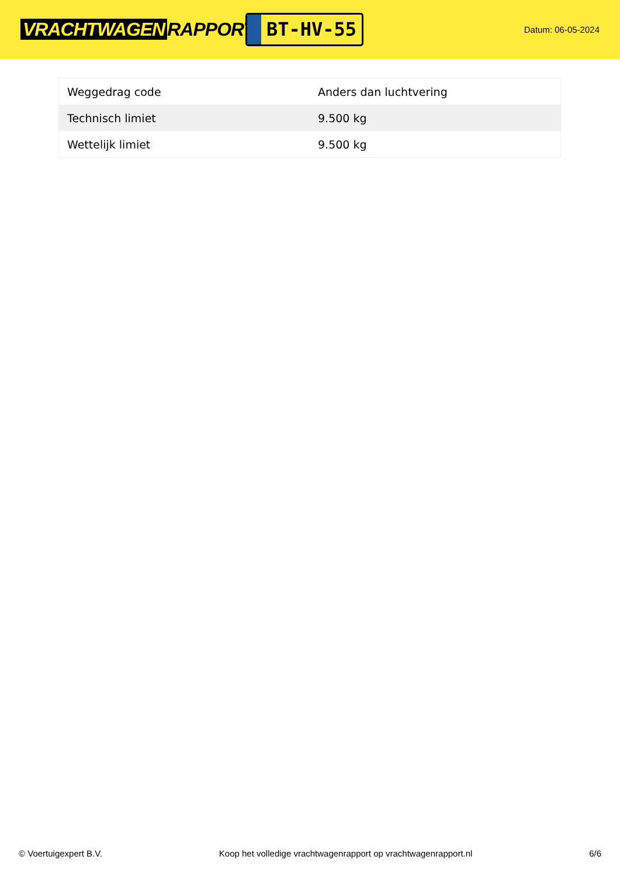VRACHTWAGEN RAPPORT.NL
BT-HV-55
Datum: 06-05-2024
| Weggedrag code | Anders dan luchtvering |
| Technisch limiet | 9.500 kg |
| Wettelijk limiet | 9.500 kg |
© Voertuigexpert B.V. Koop het volledige vrachtwagenrapport op vrachtwagenrapport.nl 6/6